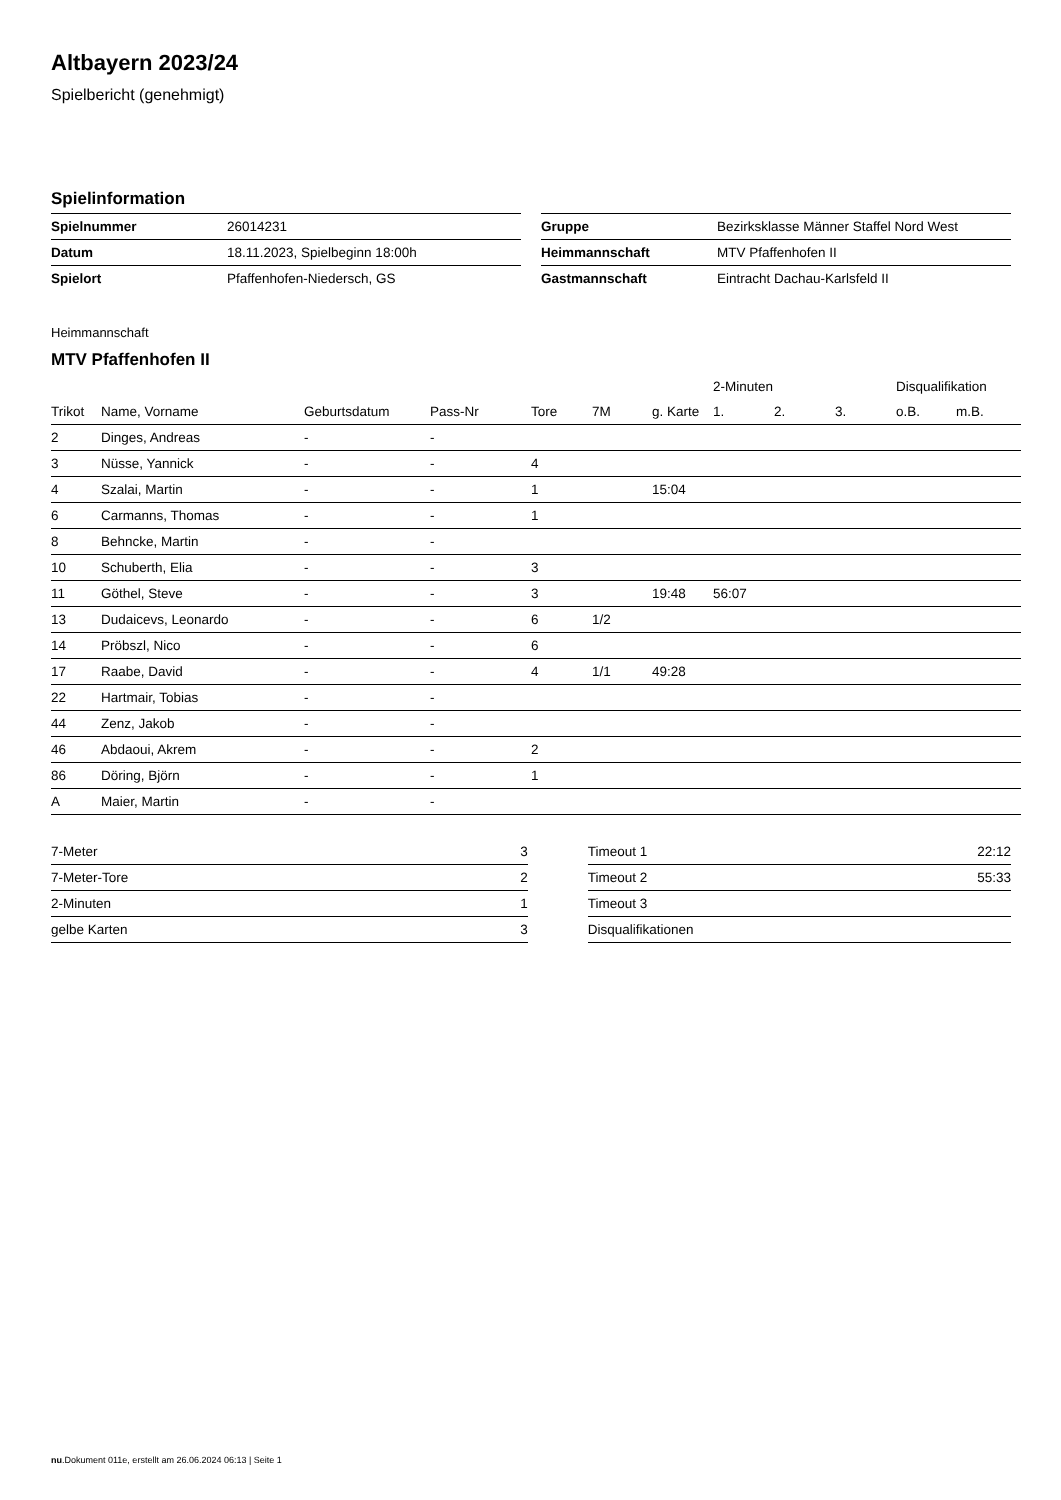Altbayern 2023/24
Spielbericht (genehmigt)
Spielinformation
| Spielnummer | 26014231 |
| Datum | 18.11.2023, Spielbeginn 18:00h |
| Spielort | Pfaffenhofen-Niedersch, GS |
| Gruppe | Bezirksklasse Männer Staffel Nord West |
| Heimmannschaft | MTV Pfaffenhofen II |
| Gastmannschaft | Eintracht Dachau-Karlsfeld II |
Heimmannschaft
MTV Pfaffenhofen II
| | | | | | | | 2-Minuten | | | Disqualifikation | |
| --- | --- | --- | --- | --- | --- | --- | --- | --- | --- | --- | --- |
| Trikot | Name, Vorname | Geburtsdatum | Pass-Nr | Tore | 7M | g. Karte | 1. | 2. | 3. | o.B. | m.B. |
| 2 | Dinges, Andreas | - | - | | | | | | | | |
| 3 | Nüsse, Yannick | - | - | 4 | | | | | | | |
| 4 | Szalai, Martin | - | - | 1 | | 15:04 | | | | | |
| 6 | Carmanns, Thomas | - | - | 1 | | | | | | | |
| 8 | Behncke, Martin | - | - | | | | | | | | |
| 10 | Schuberth, Elia | - | - | 3 | | | | | | | |
| 11 | Göthel, Steve | - | - | 3 | | 19:48 | 56:07 | | | | |
| 13 | Dudaicevs, Leonardo | - | - | 6 | 1/2 | | | | | | |
| 14 | Pröbszl, Nico | - | - | 6 | | | | | | | |
| 17 | Raabe, David | - | - | 4 | 1/1 | 49:28 | | | | | |
| 22 | Hartmair, Tobias | - | - | | | | | | | | |
| 44 | Zenz, Jakob | - | - | | | | | | | | |
| 46 | Abdaoui, Akrem | - | - | 2 | | | | | | | |
| 86 | Döring, Björn | - | - | 1 | | | | | | | |
| A | Maier, Martin | - | - | | | | | | | | |
| 7-Meter | 3 |
| 7-Meter-Tore | 2 |
| 2-Minuten | 1 |
| gelbe Karten | 3 |
| Timeout 1 | 22:12 |
| Timeout 2 | 55:33 |
| Timeout 3 | |
| Disqualifikationen | |
nu.Dokument 011e, erstellt am 26.06.2024 06:13 | Seite 1